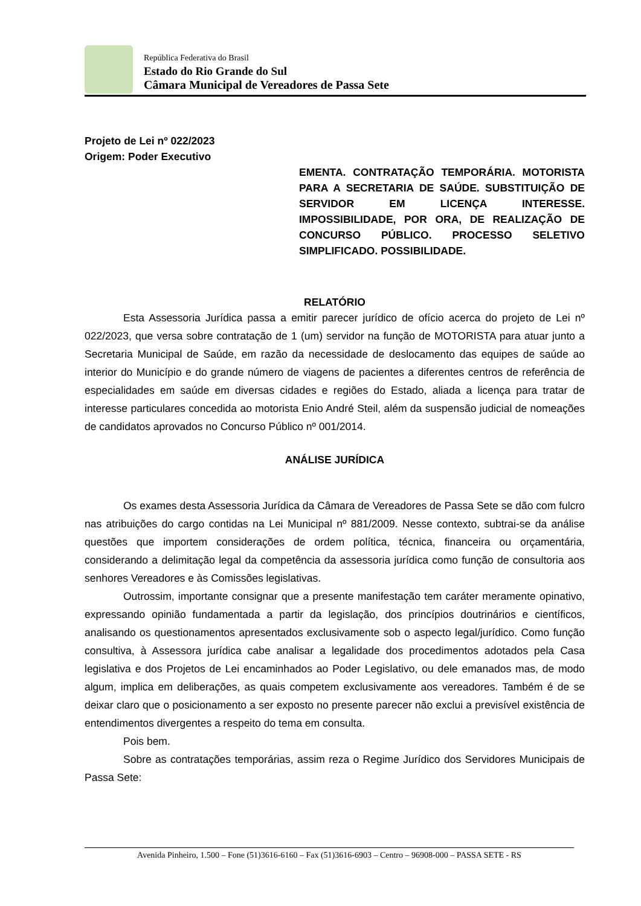República Federativa do Brasil
Estado do Rio Grande do Sul
Câmara Municipal de Vereadores de Passa Sete
Projeto de Lei nº 022/2023
Origem: Poder Executivo
EMENTA. CONTRATAÇÃO TEMPORÁRIA. MOTORISTA PARA A SECRETARIA DE SAÚDE. SUBSTITUIÇÃO DE SERVIDOR EM LICENÇA INTERESSE. IMPOSSIBILIDADE, POR ORA, DE REALIZAÇÃO DE CONCURSO PÚBLICO. PROCESSO SELETIVO SIMPLIFICADO. POSSIBILIDADE.
RELATÓRIO
Esta Assessoria Jurídica passa a emitir parecer jurídico de ofício acerca do projeto de Lei nº 022/2023, que versa sobre contratação de 1 (um) servidor na função de MOTORISTA para atuar junto a Secretaria Municipal de Saúde, em razão da necessidade de deslocamento das equipes de saúde ao interior do Município e do grande número de viagens de pacientes a diferentes centros de referência de especialidades em saúde em diversas cidades e regiões do Estado, aliada a licença para tratar de interesse particulares concedida ao motorista Enio André Steil, além da suspensão judicial de nomeações de candidatos aprovados no Concurso Público nº 001/2014.
ANÁLISE JURÍDICA
Os exames desta Assessoria Jurídica da Câmara de Vereadores de Passa Sete se dão com fulcro nas atribuições do cargo contidas na Lei Municipal nº 881/2009. Nesse contexto, subtrai-se da análise questões que importem considerações de ordem política, técnica, financeira ou orçamentária, considerando a delimitação legal da competência da assessoria jurídica como função de consultoria aos senhores Vereadores e às Comissões legislativas.
Outrossim, importante consignar que a presente manifestação tem caráter meramente opinativo, expressando opinião fundamentada a partir da legislação, dos princípios doutrinários e científicos, analisando os questionamentos apresentados exclusivamente sob o aspecto legal/jurídico. Como função consultiva, à Assessora jurídica cabe analisar a legalidade dos procedimentos adotados pela Casa legislativa e dos Projetos de Lei encaminhados ao Poder Legislativo, ou dele emanados mas, de modo algum, implica em deliberações, as quais competem exclusivamente aos vereadores. Também é de se deixar claro que o posicionamento a ser exposto no presente parecer não exclui a previsível existência de entendimentos divergentes a respeito do tema em consulta.
Pois bem.
Sobre as contratações temporárias, assim reza o Regime Jurídico dos Servidores Municipais de Passa Sete:
Avenida Pinheiro, 1.500 – Fone (51)3616-6160 – Fax (51)3616-6903 – Centro – 96908-000 – PASSA SETE - RS